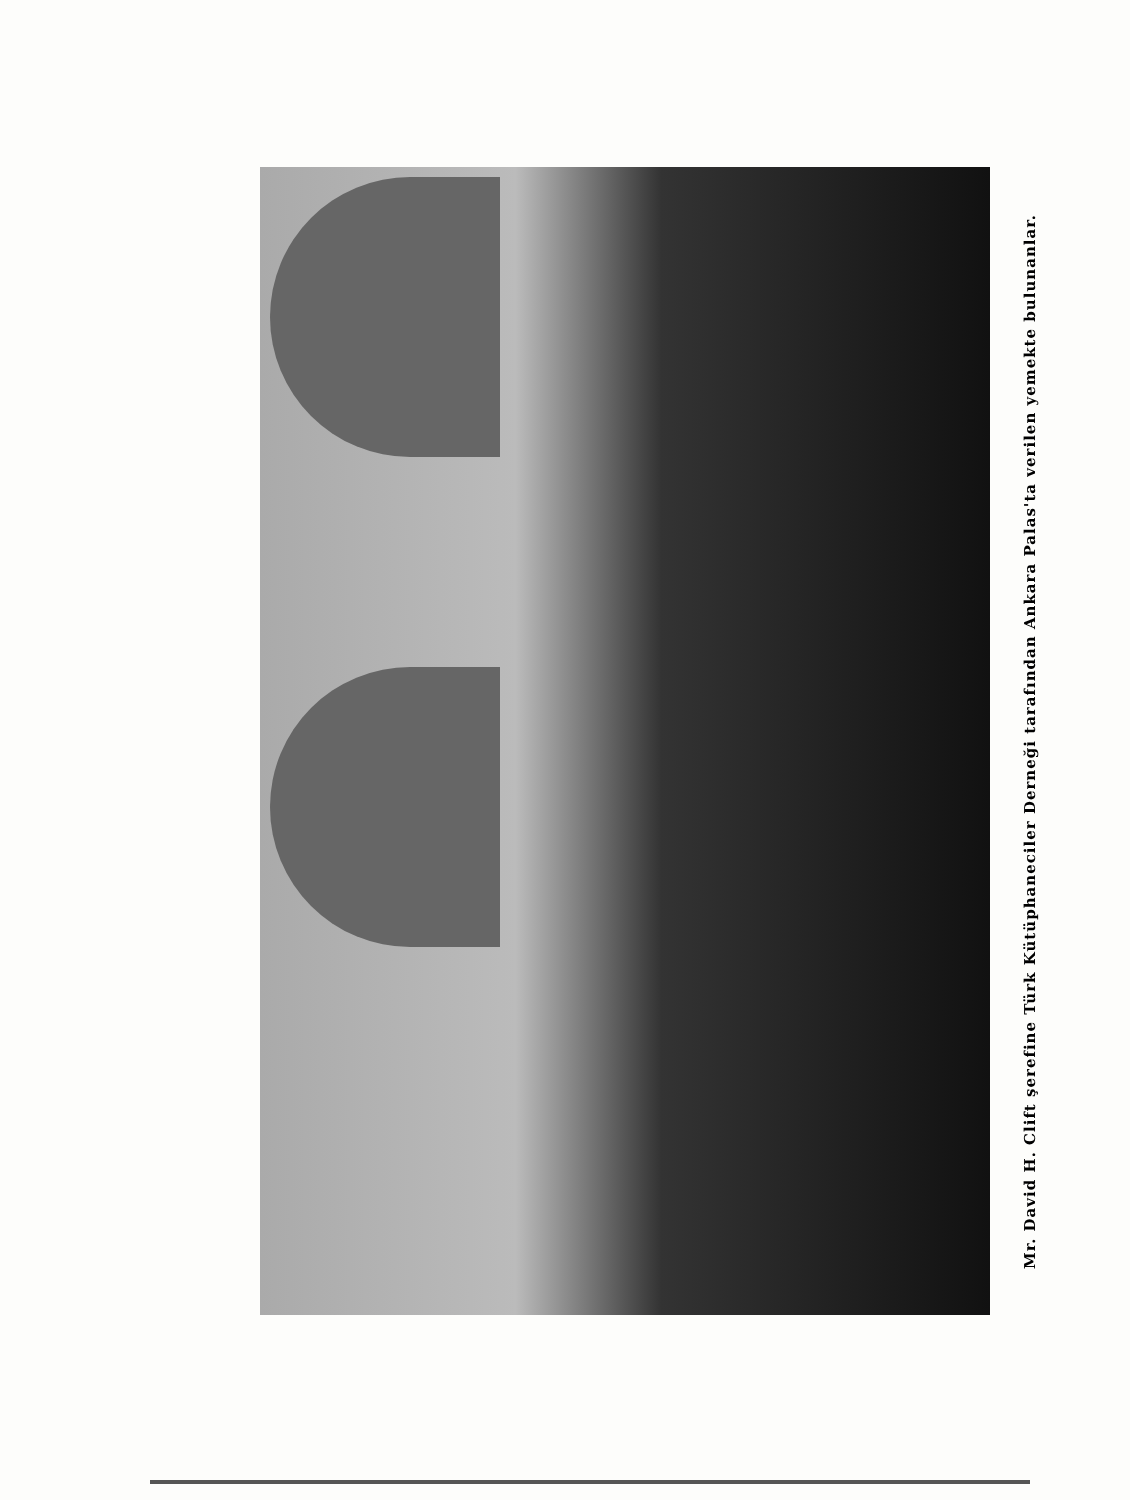Mr. David H. Clift şerefine Türk Kütüphaneciler Derneği tarafından Ankara Palas'ta verilen yemekte bulunanlar.